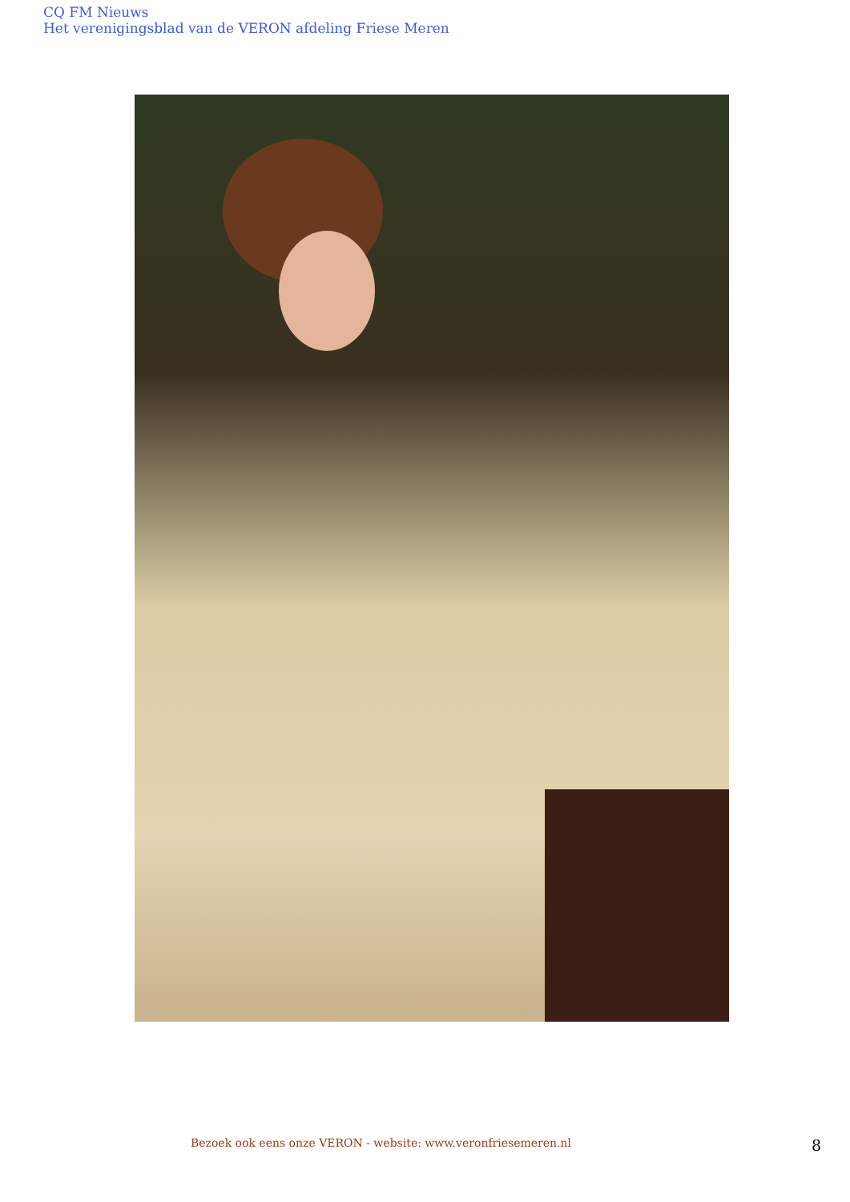CQ FM Nieuws
Het verenigingsblad van de VERON afdeling Friese Meren
Bezoek ook eens onze VERON - website: www.veronfriesemeren.nl
8